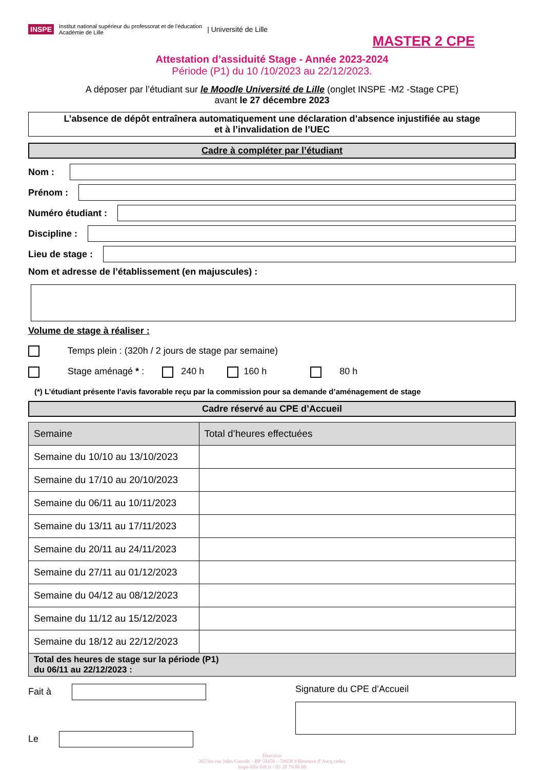INSPE Institut national supérieur du professorat et de l'éducation
Académie de Lille | Université de Lille
MASTER 2 CPE
Attestation d’assiduité Stage - Année 2023-2024
Période (P1) du 10 /10/2023 au 22/12/2023.
A déposer par l’étudiant sur le Moodle Université de Lille (onglet INSPE -M2 -Stage CPE)
avant le 27 décembre 2023
L’absence de dépôt entraînera automatiquement une déclaration d’absence injustifiée au stage
et à l’invalidation de l’UEC
Cadre à compléter par l’étudiant
Nom :
Prénom :
Numéro étudiant :
Discipline :
Lieu de stage :
Nom et adresse de l’établissement (en majuscules) :
Volume de stage à réaliser :
Temps plein : (320h / 2 jours de stage par semaine)
Stage aménagé * : 240 h 160 h 80 h
(*) L’étudiant présente l’avis favorable reçu par la commission pour sa demande d’aménagement de stage
Cadre réservé au CPE d’Accueil
| Semaine | Total d’heures effectuées |
| --- | --- |
| Semaine du 10/10 au 13/10/2023 | |
| Semaine du 17/10 au 20/10/2023 | |
| Semaine du 06/11 au 10/11/2023 | |
| Semaine du 13/11 au 17/11/2023 | |
| Semaine du 20/11 au 24/11/2023 | |
| Semaine du 27/11 au 01/12/2023 | |
| Semaine du 04/12 au 08/12/2023 | |
| Semaine du 11/12 au 15/12/2023 | |
| Semaine du 18/12 au 22/12/2023 | |
| Total des heures de stage sur la période (P1) du 06/11 au 22/12/2023 : | |
Fait à
Le
Signature du CPE d’Accueil
Direction
365 bis rue Jules Guesde – BP 50458 – 59658 Villeneuve d’Ascq cedex
inspe-lille-hdf.fr / 03 20 79 86 00